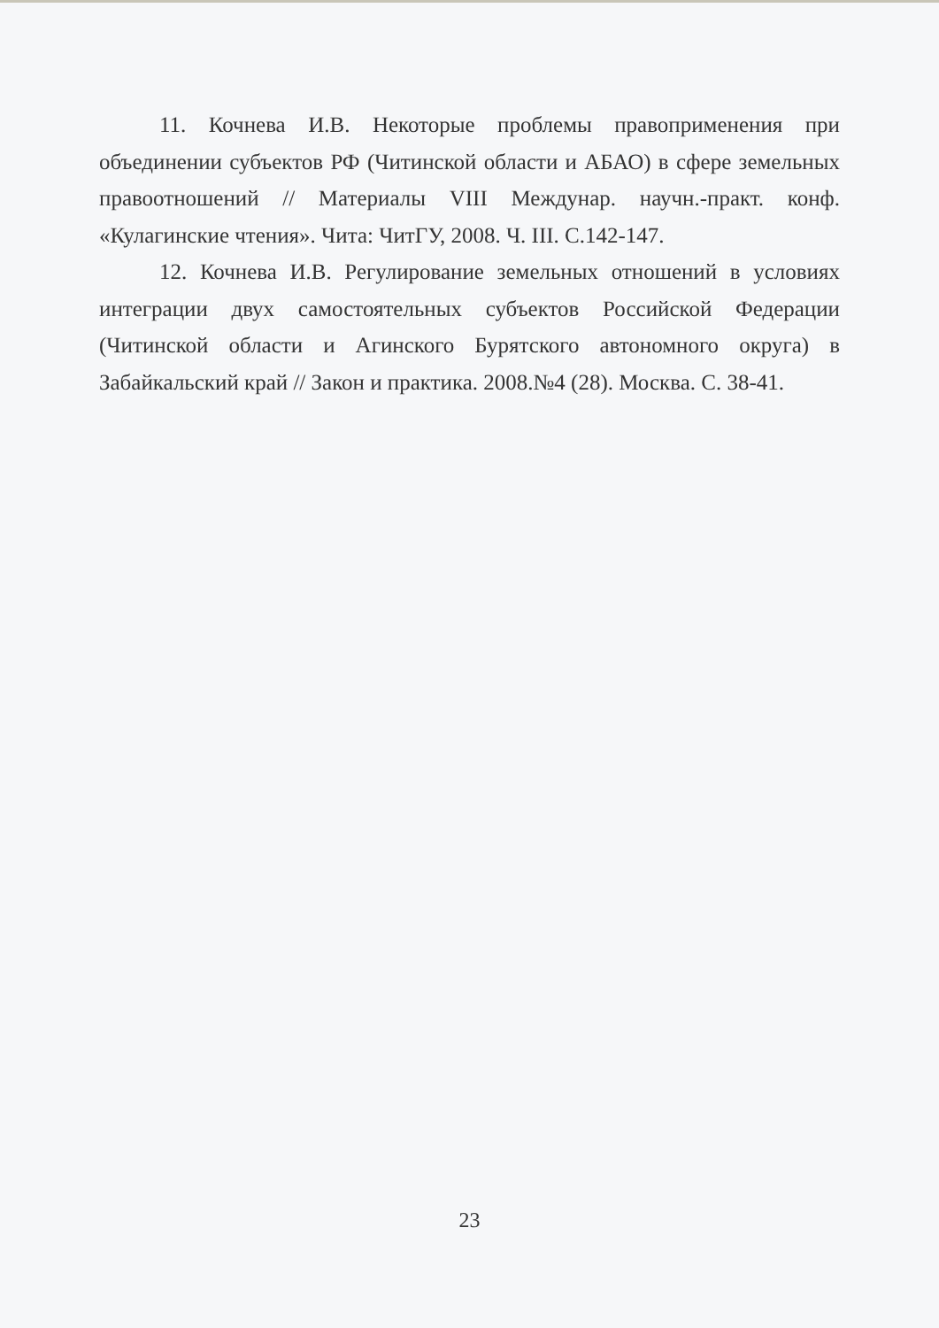11. Кочнева И.В. Некоторые проблемы правоприменения при объединении субъектов РФ (Читинской области и АБАО) в сфере земельных правоотношений // Материалы VIII Междунар. научн.-практ. конф. «Кулагинские чтения». Чита: ЧитГУ, 2008. Ч. III. С.142-147.
12. Кочнева И.В. Регулирование земельных отношений в условиях интеграции двух самостоятельных субъектов Российской Федерации (Читинской области и Агинского Бурятского автономного округа) в Забайкальский край // Закон и практика. 2008.№4 (28). Москва. С. 38-41.
23